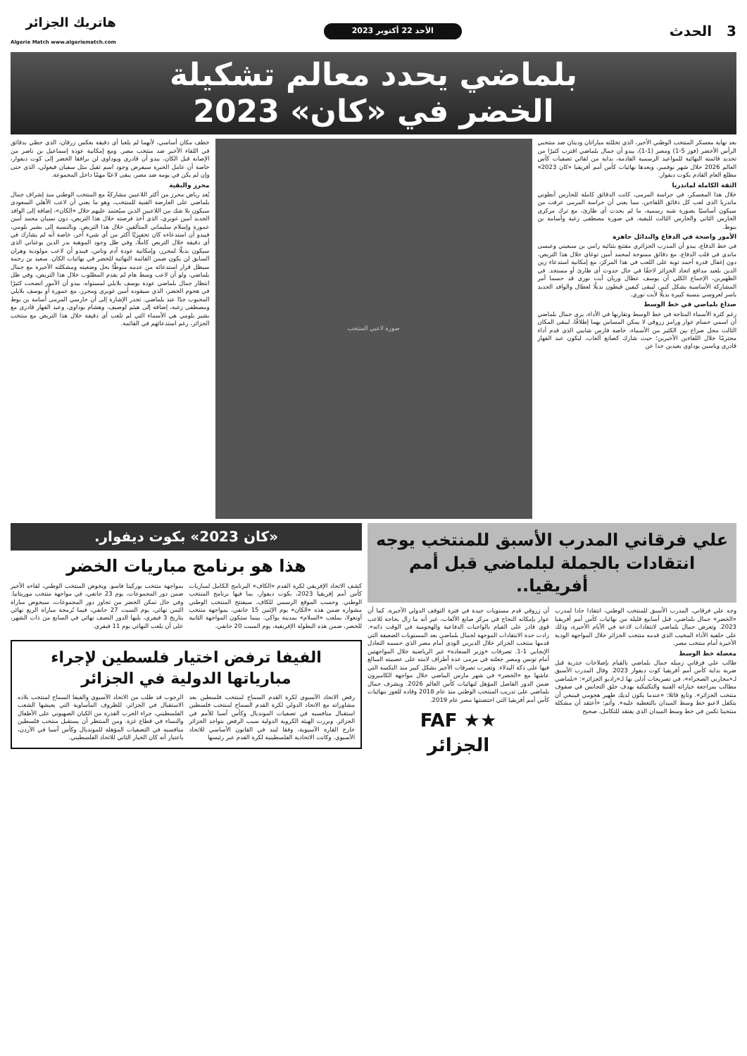3 الحدث
الأحد 22 أكتوبر 2023
هاتريك الجزائر
Algerie Match www.algeriematch.com
بلماضي يحدد معالم تشكيلة
الخضر في «كان» 2023
بعد نهاية معسكر المنتخب الوطني الأخير، الذي تخللته مباراتان وديتان ضد منتخبي الرأس الأخضر (فوز 5-1) ومصر (1-1)، يبدو أن جمال بلماضي اقترب كثيرًا من تحديد قائمته النهائية للمواعيد الرسمية القادمة، بداية من لقائي تصفيات كأس العالم 2026 خلال شهر نوفمبر، وبعدها نهائيات كأس أمم أفريقيا «كان 2023» مطلع العام القادم بكوت ديفوار.
الثقة الكاملة لماندريا
خلال هذا المعسكر، في حراسة المرمى، كانت الدقائق كاملة للحارس أنطوني ماندريا الذي لعب كل دقائق اللقاءين، مما يعني أن حراسة المرمى عرفت من سيكون أساسيًا بصورة شبه رسمية، ما لم يحدث أي طارئ، مع ترك مركزي الحارس الثاني والحارس الثالث للبقية، في صورة مصطفى زغبة وأسامة بن ببوط.
الأمور واضحة في الدفاع والبدائل جاهزة
في خط الدفاع، يبدو أن المدرب الجزائري مقتنع بثنائية رامي بن سبعيني وعيسى ماندي في قلب الدفاع، مع دقائق ممنوحة لمحمد أمين توغاي خلال هذا التربص، دون إغفال قدرة أحمد توبة على اللعب في هذا المركز، مع إمكانية استدعاء زين الدين بلعيد مدافع اتحاد الجزائر لاحقًا في حال حدوث أي طارئ أو مستجد. في الظهيرين، الإجماع الكلي أن يوسف عطال وريان أيت نوري قد حسما أمر المشاركة الأساسية بشكل كبير، ليبقى كيفين قيطون بديلًا لعطال والوافد الجديد ياسر لعروسي بنسبة كبيرة بديلًا لأيت نوري.
صداع بلماضي في خط الوسط
رغم كثرة الأسماء المتاحة في خط الوسط وتقاربها في الأداء، يرى جمال بلماضي أن اسمي حسام عوار ورامز زروقي لا يمكن المساس بهما إطلاقًا، ليبقى المكان الثالث محل صراع بين الكثير من الأسماء، خاصة فارس شايبي الذي قدم أداء محترمًا خلال اللقاءين الأخيرين؛ حيث شارك كصانع ألعاب، ليكون عبد القهار قادري وياسين بوداوي بعيدين جدا عن
صورة لاعبي المنتخب
خطف مكان أساسي، لأنهما لم يلعبا أي دقيقة بعكس زرقان، الذي حظي بدقائق في اللقاء الأخير ضد منتخب مصر. ومع إمكانية عودة إسماعيل بن ناصر من الإصابة قبل الكان، يبدو أن قادري وبوداوي لن يرافقا الخضر إلى كوت ديفوار، خاصة أن عامل الخبرة سيفرض وجود اسم ثقيل مثل سفيان فيغولي، الذي حتى وإن لم يكن في يومه ضد مصر، يبقى لاعبًا مهمًا داخل المجموعة.
محرز والبقية
يُعد رياض محرز من أكثر اللاعبين مشاركةً مع المنتخب الوطني منذ إشراف جمال بلماضي على العارضة الفنية للمنتخب، وهو ما يعني أن لاعب الأهلي السعودي سيكون بلا شك من اللاعبين الذين سيُعتمد عليهم خلال «الكان»، إضافة إلى الوافد الجديد أمين غويري، الذي أخذ فرصته خلال هذا التربص، دون نسيان محمد أمين عمورة وإسلام سليماني المتألقين خلال هذا التربص. وبالنسبة إلى بشير بلومي، فيبدو أن استدعاءه كان تحفيزيًا أكثر من أي شيء آخر، خاصة أنه لم يشارك في أي دقيقة خلال التربص كاملًا، وفي ظل وجود الموهبة بدر الدين بوعناني الذي سيكون بديلًا لمحرز، وإمكانية عودة آدم وناس، فيبدو أن لاعب مولودية وهران السابق لن يكون ضمن القائمة النهائية للخضر في نهائيات الكان. سعيد بن رحمة سيظل قرار استدعائه من عدمه منوطًا بحل وضعيته ومشكلته الأخيرة مع جمال بلماضي، ولو أن لاعب وسط هام لم يقدم المطلوب خلال هذا التربص، وفي ظل انتظار جمال بلماضي عودة يوسف بلايلي لمستواه، يبدو أن الأمور اتضحت كثيرًا في هجوم الخضر، الذي سيقوده أمين غويري ومحرز، مع عمورة أو يوسف بلايلي المحبوب جدًا عند بلماضي. تجدر الإشارة إلى أن حارسي المرمى أسامة بن بوط ومصطفى زغبة، إضافة إلى هيثم لوصيف، وهشام بوداوي، وعبد القهار قادري مع بشير بلومي هي الأسماء التي لم تلعب أي دقيقة خلال هذا التربص مع منتخب الجزائر، رغم استدعائهم في القائمة.
علي فرقاني المدرب الأسبق للمنتخب يوجه انتقادات بالجملة لبلماضي قبل أمم أفريقيا..
وجه علي فرقاني، المدرب الأسبق للمنتخب الوطني، انتقادا حادا لمدرب «الخضر» جمال بلماضي، قبل أسابيع قليلة من نهائيات كأس أمم أفريقيا 2023. وتعرض جمال بلماضي لانتقادات لاذعة في الأيام الأخيرة، وذلك على خلفية الأداء المخيب الذي قدمه منتخب الجزائر خلال المواجهة الودية الأخيرة أمام منتخب مصر.
معضلة خط الوسط
طالب علي فرقاني زميله جمال بلماضي بالقيام بإصلاحات جذرية قبل ضربة بداية كأس أمم أفريقيا كوت ديفوار 2023. وقال المدرب الأسبق لـ«محاربي الصحراء»، في تصريحات أدلى بها لـ«راديو الجزائر»: «بلماضي مطالب بمراجعة خياراته الفنية والتكتيكية بهدف خلق التجانس في صفوف منتخب الجزائر». وتابع قائلا: «عندما يكون لديك ظهير هجومي فينبغي أن يتكفل لاعبو خط وسط الميدان بالتغطية عليه». وأتم: «أعتقد أن مشكلة منتخبنا تكمن في خط وسط الميدان الذي يفتقد للتكامل، صحيح
أن زروقي قدم مستويات جيدة في فترة التوقف الدولي الأخيرة، كما أن عوار بإمكانه النجاح في مركز صانع الألعاب، غير أنه ما زال بحاجة للاعب قوي قادر على القيام بالواجبات الدفاعية والهجومية في الوقت ذاته». زادت حدة الانتقادات الموجهة لجمال بلماضي بعد المستويات الضعيفة التي قدمها منتخب الجزائر خلال الديربي الودي أمام مصر الذي حسمه التعادل الإيجابي 1-1. تصرفات «وزير السعادة» غير الرياضية خلال المواجهتين أمام تونس ومصر جعلته في مرمى عدة أطراف لامته على عصبيته المبالغ فيها على دكة البدلاء. وتغيرت تصرفات الأخير بشكل كبير منذ النكسة التي عاشها مع «الخضر» في شهر مارس الماضي خلال مواجهة الكاميرون ضمن الدور الفاصل المؤهل لنهائيات كأس العالم 2026. ويشرف جمال بلماضي على تدريب المنتخب الوطني منذ عام 2018 وقاده للفوز بنهائيات كأس أمم أفريقيا التي احتضنتها مصر عام 2019.
★★ FAF
الجزائر
«كان 2023» بكوت ديفوار.
هذا هو برنامج مباريات الخضر
كشف الاتحاد الإفريقي لكرة القدم «الكاف» البرنامج الكامل لمباريات كأس أمم إفريقيا 2023، بكوت ديفوار، بما فيها برنامج المنتخب الوطني. وحسب الموقع الرسمي للكاف، سيفتتح المنتخب الوطني مشواره ضمن هذه «الكان» يوم الإثنين 15 جانفي، بمواجهة منتخب أونغولا، بملعب «السلام» بمدينة بواكي. بينما ستكون المواجهة الثانية للخضر، ضمن هذه البطولة الإفريقية، يوم السبت 20 جانفي،
بمواجهة منتخب بوركينا فاسو. ويخوض المنتخب الوطني، لقاءه الأخير ضمن دور المجموعات، يوم 23 جانفي، في مواجهة منتخب موريتانيا. وفي حال تمكن الخضر من تجاوز دور المجموعات، سيخوض مباراة الثمن نهائي، يوم السبت 27 جانفي، فيما بُرمجة مباراة الربع نهائي بتاريخ 3 فيفري، يليها الدور النصف نهائي في السابع من ذات الشهر، على أن يلعب النهائي يوم 11 فيفري.
الفيفا ترفض اختيار فلسطين لإجراء مبارياتها الدولية في الجزائر
رفض الاتحاد الآسيوي لكرة القدم السماح لمنتخب فلسطين بعد مشاوراته مع الاتحاد الدولي لكرة القدم السماح لمنتخب فلسطين استقبال منافسيه في تصفيات المونديال وكأس آسيا للأمم في الجزائر. وبررت الهيئة الكروية الدولية سبب الرفض بتواجد الجزائر خارج القارة الآسيوية، وفقا لبند في القانون الأساسي للاتحاد الآسيوي. وكانت الاتحادية الفلسطينية لكرة القدم عبر رئيسها
الرجوب قد طلب من الاتحاد الآسيوي والفيفا السماح لمنتخب بلاده الاستقبال في الجزائر، للظروف المأساوية التي يعيشها الشعب الفلسطيني، جراء الحرب القذرة من الكيان الصهيوني على الأطفال والنساء في قطاع غزة. ومن المنتظر أن يستقبل منتخب فلسطين منافسيه في التصفيات المؤهلة للمونديال وكأس آسيا في الأردن، باعتبار أنه كان الخيار الثاني للاتحاد الفلسطيني.